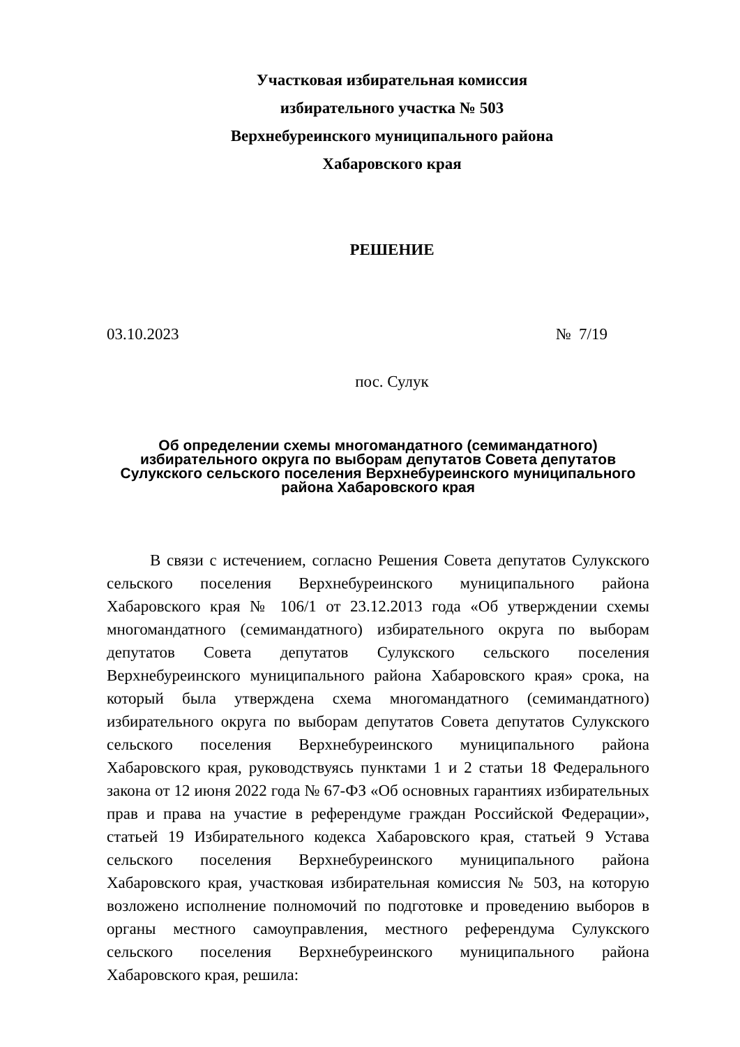Участковая избирательная комиссия
избирательного участка № 503
Верхнебуреинского муниципального района
Хабаровского края
РЕШЕНИЕ
03.10.2023 № 7/19
пос. Сулук
Об определении схемы многомандатного (семимандатного)
избирательного округа по выборам депутатов Совета депутатов
Сулукского сельского поселения Верхнебуреинского муниципального
района Хабаровского края
В связи с истечением, согласно Решения Совета депутатов Сулукского сельского поселения Верхнебуреинского муниципального района Хабаровского края № 106/1 от 23.12.2013 года «Об утверждении схемы многомандатного (семимандатного) избирательного округа по выборам депутатов Совета депутатов Сулукского сельского поселения Верхнебуреинского муниципального района Хабаровского края» срока, на который была утверждена схема многомандатного (семимандатного) избирательного округа по выборам депутатов Совета депутатов Сулукского сельского поселения Верхнебуреинского муниципального района Хабаровского края, руководствуясь пунктами 1 и 2 статьи 18 Федерального закона от 12 июня 2022 года № 67-ФЗ «Об основных гарантиях избирательных прав и права на участие в референдуме граждан Российской Федерации», статьей 19 Избирательного кодекса Хабаровского края, статьей 9 Устава сельского поселения Верхнебуреинского муниципального района Хабаровского края, участковая избирательная комиссия № 503, на которую возложено исполнение полномочий по подготовке и проведению выборов в органы местного самоуправления, местного референдума Сулукского сельского поселения Верхнебуреинского муниципального района Хабаровского края, решила: